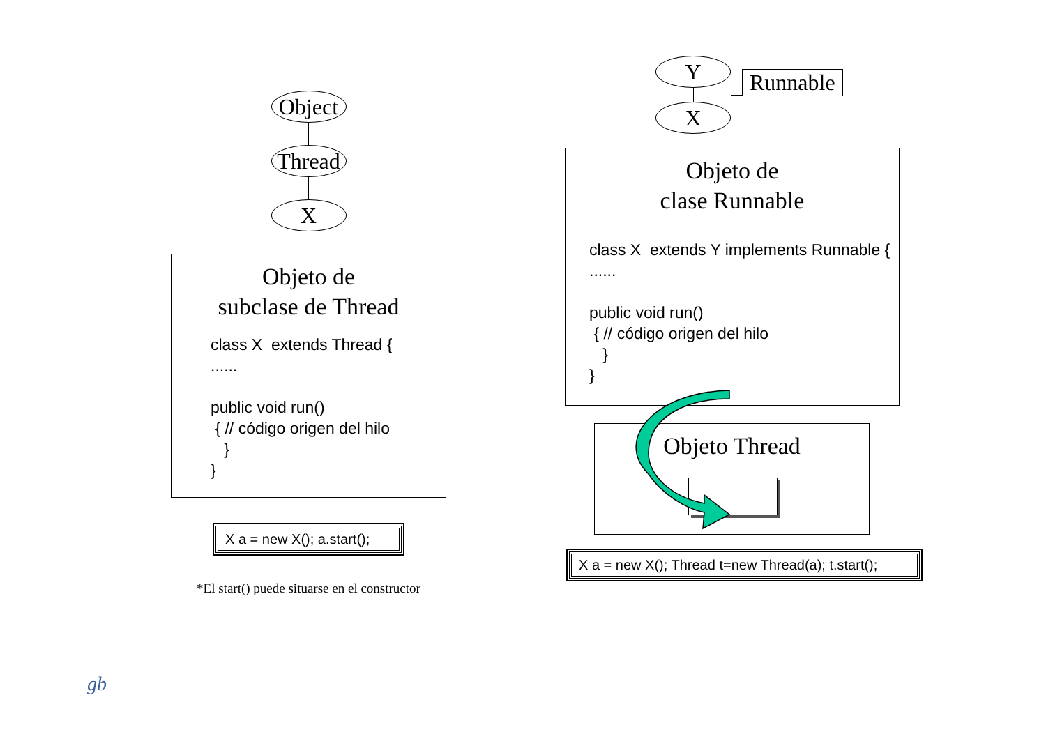Object
Thread
X
Objeto de
subclase de Thread
class X extends Thread { ...... public void run() { // código origen del hilo } }
X a = new X(); a.start();
*El start() puede situarse en el constructor
Y
X
Runnable
Objeto de
clase Runnable
class X extends Y implements Runnable { ...... public void run() { // código origen del hilo } }
Objeto Thread
X a = new X(); Thread t=new Thread(a); t.start();
gb